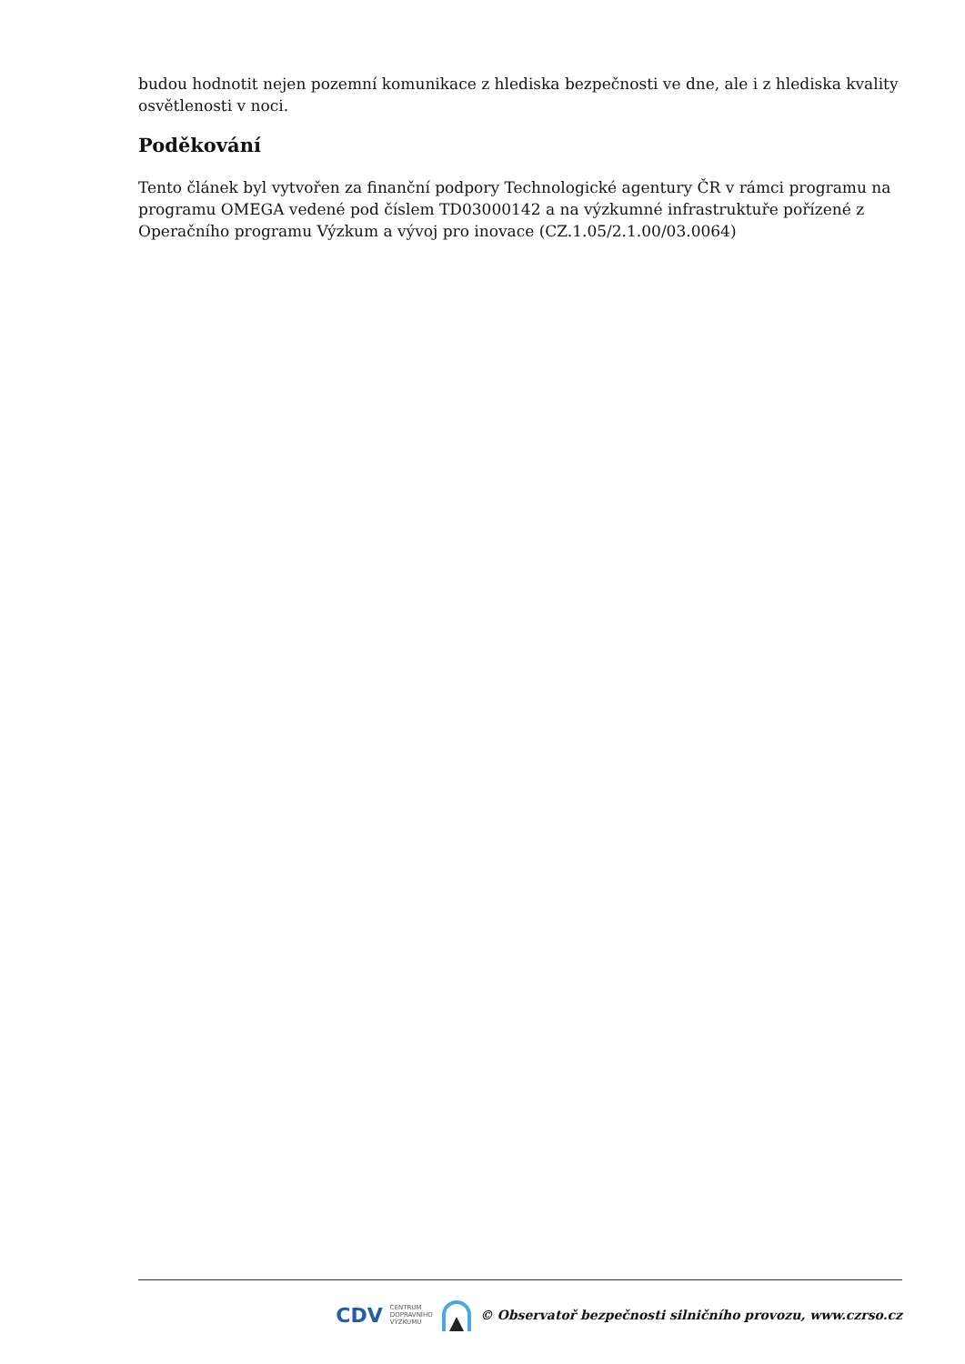budou hodnotit nejen pozemní komunikace z hlediska bezpečnosti ve dne, ale i z hlediska kvality osvětlenosti v noci.
Poděkování
Tento článek byl vytvořen za finanční podpory Technologické agentury ČR v rámci programu na programu OMEGA vedené pod číslem TD03000142 a na výzkumné infrastruktuře pořízené z Operačního programu Výzkum a vývoj pro inovace (CZ.1.05/2.1.00/03.0064)
CDV CENTRUM
DOPRAVNÍHO
VÝZKUMU © Observatoř bezpečnosti silničního provozu, www.czrso.cz